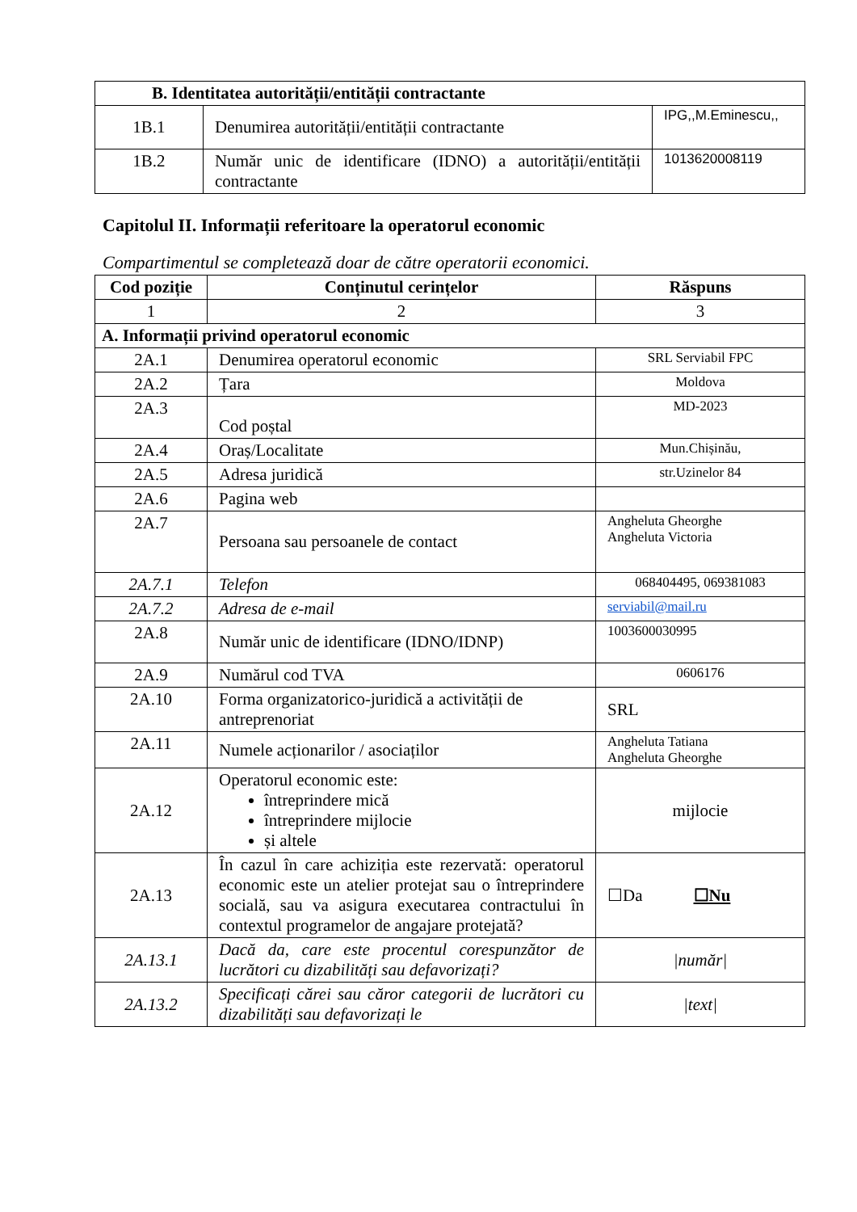| B. Identitatea autorității/entității contractante | | |
| --- | --- | --- |
| 1B.1 | Denumirea autorității/entității contractante | IPG,,M.Eminescu,, |
| 1B.2 | Număr unic de identificare (IDNO) a autorității/entității contractante | 1013620008119 |
Capitolul II. Informații referitoare la operatorul economic
Compartimentul se completează doar de către operatorii economici.
| Cod poziție | Conținutul cerințelor | Răspuns |
| --- | --- | --- |
| 1 | 2 | 3 |
| A. Informații privind operatorul economic | | |
| 2A.1 | Denumirea operatorul economic | SRL Serviabil FPC |
| 2A.2 | Țara | Moldova |
| 2A.3 | Cod poștal | MD-2023 |
| 2A.4 | Oraș/Localitate | Mun.Chișinău, |
| 2A.5 | Adresa juridică | str.Uzinelor 84 |
| 2A.6 | Pagina web | |
| 2A.7 | Persoana sau persoanele de contact | Angheluta Gheorghe Angheluta Victoria |
| 2A.7.1 | Telefon | 068404495, 069381083 |
| 2A.7.2 | Adresa de e-mail | serviabil@mail.ru |
| 2A.8 | Număr unic de identificare (IDNO/IDNP) | 1003600030995 |
| 2A.9 | Numărul cod TVA | 0606176 |
| 2A.10 | Forma organizatorico-juridică a activității de antreprenoriat | SRL |
| 2A.11 | Numele acționarilor / asociaților | Angheluta Tatiana Angheluta Gheorghe |
| 2A.12 | Operatorul economic este: întreprindere mică întreprindere mijlocie și altele | mijlocie |
| 2A.13 | În cazul în care achiziția este rezervată: operatorul economic este un atelier protejat sau o întreprindere socială, sau va asigura executarea contractului în contextul programelor de angajare protejată? | ☐Da ☐Nu |
| 2A.13.1 | Dacă da, care este procentul corespunzător de lucrători cu dizabilități sau defavorizați? | /număr/ |
| 2A.13.2 | Specificați cărei sau căror categorii de lucrători cu dizabilități sau defavorizați le | /text/ |